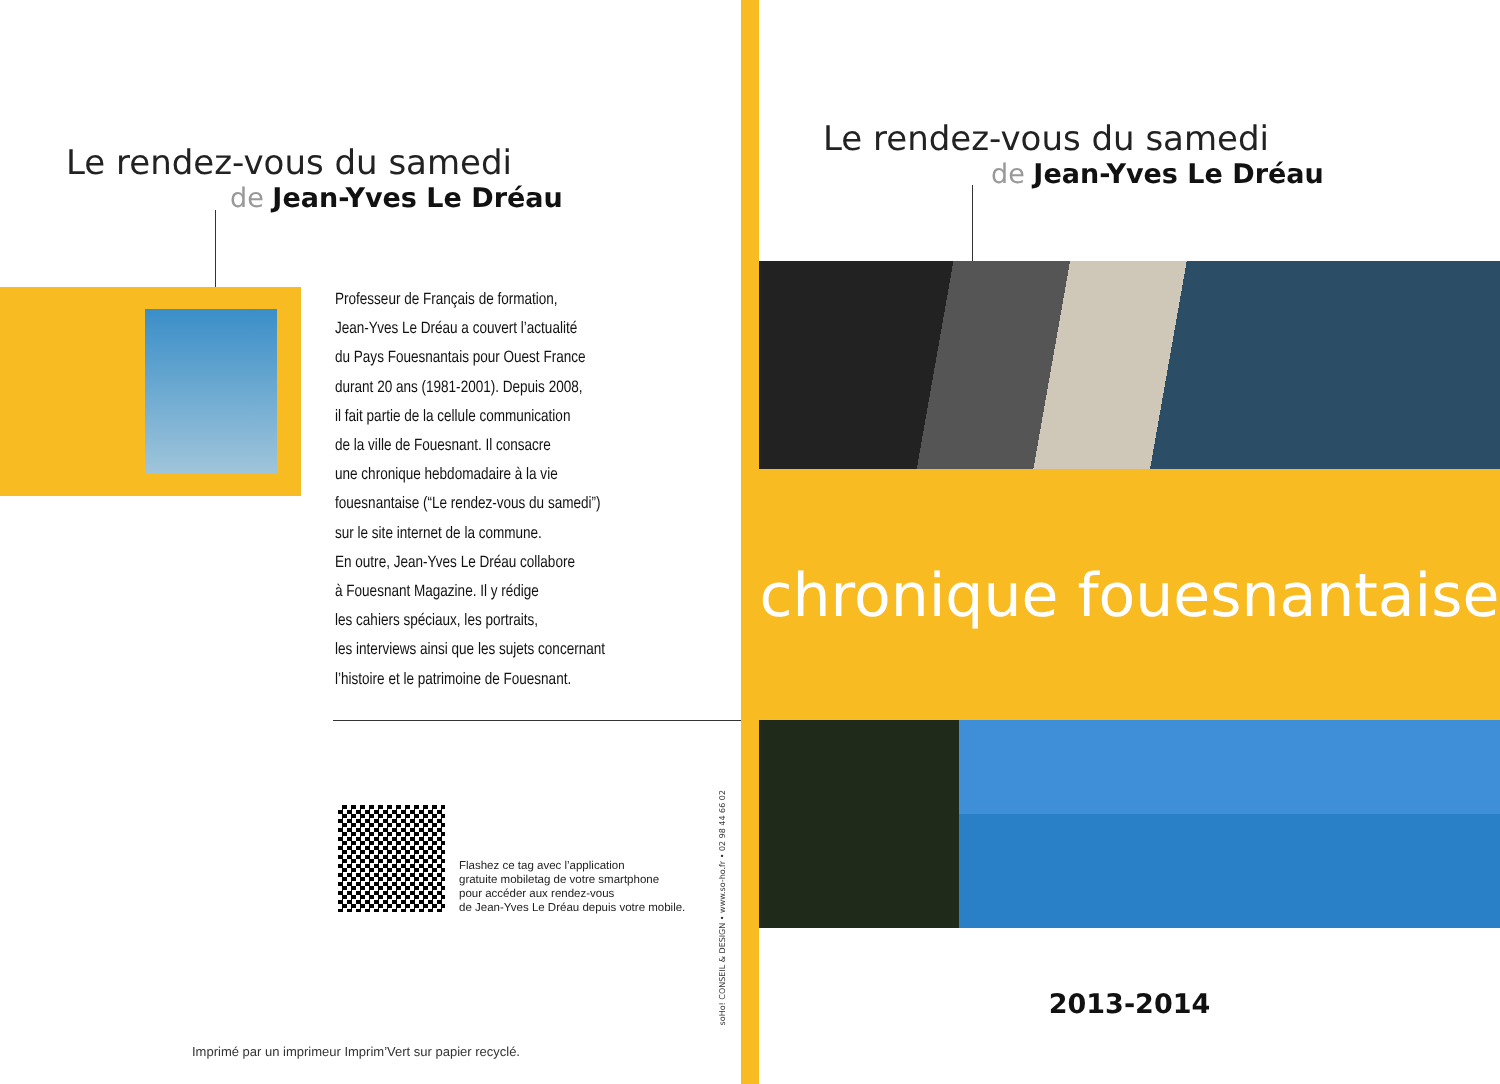Le rendez-vous du samedi
de Jean-Yves Le Dréau
Professeur de Français de formation,
Jean-Yves Le Dréau a couvert l’actualité
du Pays Fouesnantais pour Ouest France
durant 20 ans (1981-2001). Depuis 2008,
il fait partie de la cellule communication
de la ville de Fouesnant. Il consacre
une chronique hebdomadaire à la vie
fouesnantaise (“Le rendez-vous du samedi”)
sur le site internet de la commune.
En outre, Jean-Yves Le Dréau collabore
à Fouesnant Magazine. Il y rédige
les cahiers spéciaux, les portraits,
les interviews ainsi que les sujets concernant
l’histoire et le patrimoine de Fouesnant.
Flashez ce tag avec l’application
gratuite mobiletag de votre smartphone
pour accéder aux rendez-vous
de Jean-Yves Le Dréau depuis votre mobile.
soHo! CONSEIL & DESIGN • www.so-ho.fr • 02 98 44 66 02
Imprimé par un imprimeur Imprim’Vert sur papier recyclé.
Le rendez-vous du samedi
de Jean-Yves Le Dréau
chronique fouesnantaise
2013-2014